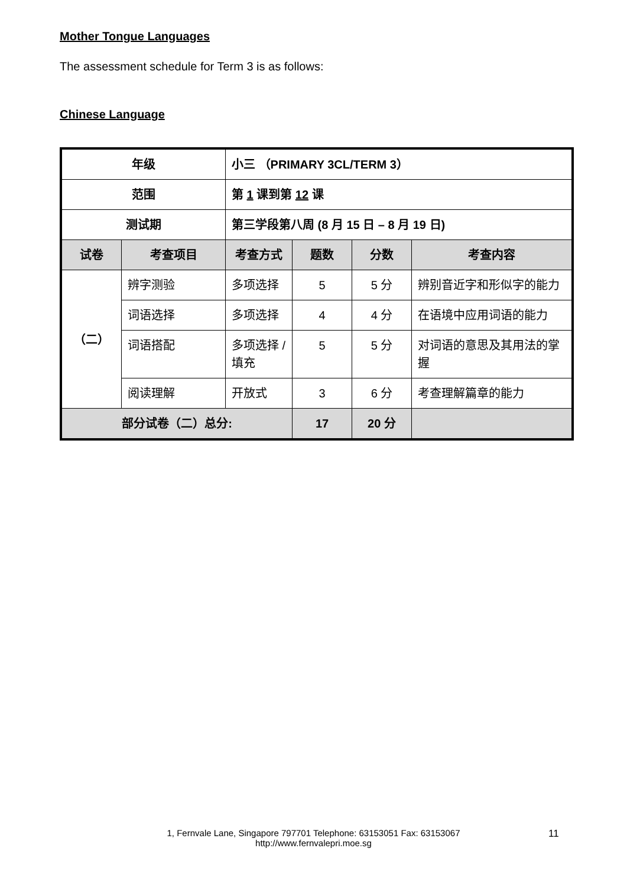Mother Tongue Languages
The assessment schedule for Term 3 is as follows:
Chinese Language
| 年级 | | 小三 （PRIMARY 3CL/TERM 3） | | | |
| 范围 | | 第 1 课到第 12 课 | | | |
| 测试期 | | 第三学段第八周 (8 月 15 日 – 8 月 19 日) | | | |
| 试卷 | 考查项目 | 考查方式 | 题数 | 分数 | 考查内容 |
| （二） | 辨字测验 | 多项选择 | 5 | 5 分 | 辨别音近字和形似字的能力 |
| | 词语选择 | 多项选择 | 4 | 4 分 | 在语境中应用词语的能力 |
| | 词语搭配 | 多项选择 / 填充 | 5 | 5 分 | 对词语的意思及其用法的掌握 |
| | 阅读理解 | 开放式 | 3 | 6 分 | 考查理解篇章的能力 |
| 部分试卷（二）总分: | | | 17 | 20 分 | |
1, Fernvale Lane, Singapore 797701 Telephone: 63153051 Fax: 63153067
http://www.fernvalepri.moe.sg
11